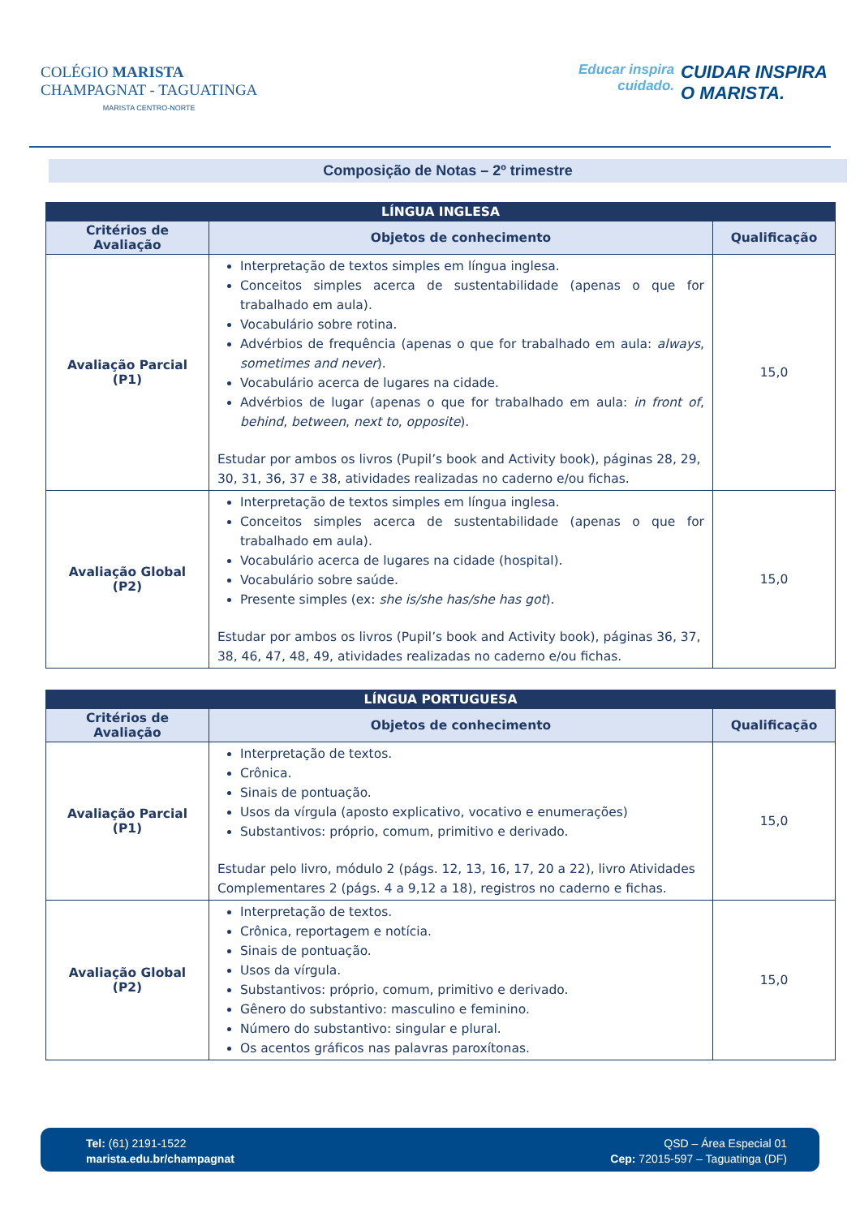COLÉGIO MARISTA
CHAMPAGNAT - TAGUATINGA
MARISTA CENTRO-NORTE
Educar inspira
cuidado.
CUIDAR INSPIRA
O MARISTA.
Composição de Notas – 2º trimestre
| LÍNGUA INGLESA | | |
| Critérios de Avaliação | Objetos de conhecimento | Qualificação |
| Avaliação Parcial (P1) | Interpretação de textos simples em língua inglesa. Conceitos simples acerca de sustentabilidade (apenas o que for trabalhado em aula). Vocabulário sobre rotina. Advérbios de frequência (apenas o que for trabalhado em aula: always , sometimes and never ). Vocabulário acerca de lugares na cidade. Advérbios de lugar (apenas o que for trabalhado em aula: in front of , behind , between , next to , opposite ). Estudar por ambos os livros (Pupil’s book and Activity book), páginas 28, 29, 30, 31, 36, 37 e 38, atividades realizadas no caderno e/ou fichas. | 15,0 |
| Avaliação Global (P2) | Interpretação de textos simples em língua inglesa. Conceitos simples acerca de sustentabilidade (apenas o que for trabalhado em aula). Vocabulário acerca de lugares na cidade (hospital). Vocabulário sobre saúde. Presente simples (ex: she is/she has/she has got ). Estudar por ambos os livros (Pupil’s book and Activity book), páginas 36, 37, 38, 46, 47, 48, 49, atividades realizadas no caderno e/ou fichas. | 15,0 |
| LÍNGUA PORTUGUESA | | |
| Critérios de Avaliação | Objetos de conhecimento | Qualificação |
| Avaliação Parcial (P1) | Interpretação de textos. Crônica. Sinais de pontuação. Usos da vírgula (aposto explicativo, vocativo e enumerações) Substantivos: próprio, comum, primitivo e derivado. Estudar pelo livro, módulo 2 (págs. 12, 13, 16, 17, 20 a 22), livro Atividades Complementares 2 (págs. 4 a 9,12 a 18), registros no caderno e fichas. | 15,0 |
| Avaliação Global (P2) | Interpretação de textos. Crônica, reportagem e notícia. Sinais de pontuação. Usos da vírgula. Substantivos: próprio, comum, primitivo e derivado. Gênero do substantivo: masculino e feminino. Número do substantivo: singular e plural. Os acentos gráficos nas palavras paroxítonas. | 15,0 |
Tel: (61) 2191-1522
marista.edu.br/champagnat
QSD – Área Especial 01
Cep: 72015-597 – Taguatinga (DF)